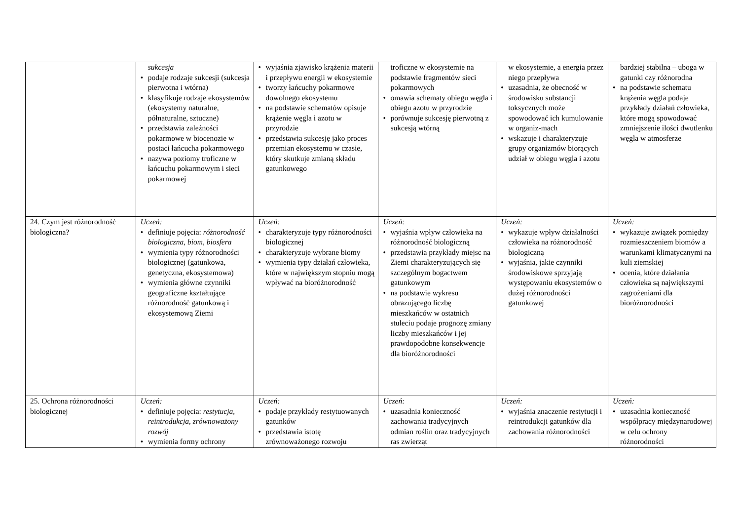| | sukcesja • podaje rodzaje sukcesji (sukcesja pierwotna i wtórna) • klasyfikuje rodzaje ekosystemów (ekosystemy naturalne, półnaturalne, sztuczne) • przedstawia zależności pokarmowe w biocenozie w postaci łańcucha pokarmowego • nazywa poziomy troficzne w łańcuchu pokarmowym i sieci pokarmowej | • wyjaśnia zjawisko krążenia materii i przepływu energii w ekosystemie • tworzy łańcuchy pokarmowe dowolnego ekosystemu • na podstawie schematów opisuje krążenie węgla i azotu w przyrodzie • przedstawia sukcesję jako proces przemian ekosystemu w czasie, który skutkuje zmianą składu gatunkowego | troficzne w ekosystemie na podstawie fragmentów sieci pokarmowych • omawia schematy obiegu węgla i obiegu azotu w przyrodzie • porównuje sukcesję pierwotną z sukcesją wtórną | w ekosystemie, a energia przez niego przepływa • uzasadnia, że obecność w środowisku substancji toksycznych może spowodować ich kumulowanie w organiz-mach • wskazuje i charakteryzuje grupy organizmów biorących udział w obiegu węgla i azotu | bardziej stabilna – uboga w gatunki czy różnorodna • na podstawie schematu krążenia węgla podaje przykłady działań człowieka, które mogą spowodować zmniejszenie ilości dwutlenku węgla w atmosferze |
| 24. Czym jest różnorodność biologiczna? | Uczeń: • definiuje pojęcia: różnorodność biologiczna , biom , biosfera • wymienia typy różnorodności biologicznej (gatunkowa, genetyczna, ekosystemowa) • wymienia główne czynniki geograficzne kształtujące różnorodność gatunkową i ekosystemową Ziemi | Uczeń: • charakteryzuje typy różnorodności biologicznej • charakteryzuje wybrane biomy • wymienia typy działań człowieka, które w największym stopniu mogą wpływać na bioróżnorodność | Uczeń: • wyjaśnia wpływ człowieka na różnorodność biologiczną • przedstawia przykłady miejsc na Ziemi charakteryzujących się szczególnym bogactwem gatunkowym • na podstawie wykresu obrazującego liczbę mieszkańców w ostatnich stuleciu podaje prognozę zmiany liczby mieszkańców i jej prawdopodobne konsekwencje dla bioróżnorodności | Uczeń: • wykazuje wpływ działalności człowieka na różnorodność biologiczną • wyjaśnia, jakie czynniki środowiskowe sprzyjają występowaniu ekosystemów o dużej różnorodności gatunkowej | Uczeń: • wykazuje związek pomiędzy rozmieszczeniem biomów a warunkami klimatycznymi na kuli ziemskiej • ocenia, które działania człowieka są największymi zagrożeniami dla bioróżnorodności |
| 25. Ochrona różnorodności biologicznej | Uczeń: • definiuje pojęcia: restytucja , reintrodukcja , zrównoważony rozwój • wymienia formy ochrony | Uczeń: • podaje przykłady restytuowanych gatunków • przedstawia istotę zrównoważonego rozwoju | Uczeń: • uzasadnia konieczność zachowania tradycyjnych odmian roślin oraz tradycyjnych ras zwierząt | Uczeń: • wyjaśnia znaczenie restytucji i reintrodukcji gatunków dla zachowania różnorodności | Uczeń: • uzasadnia konieczność współpracy międzynarodowej w celu ochrony różnorodności |